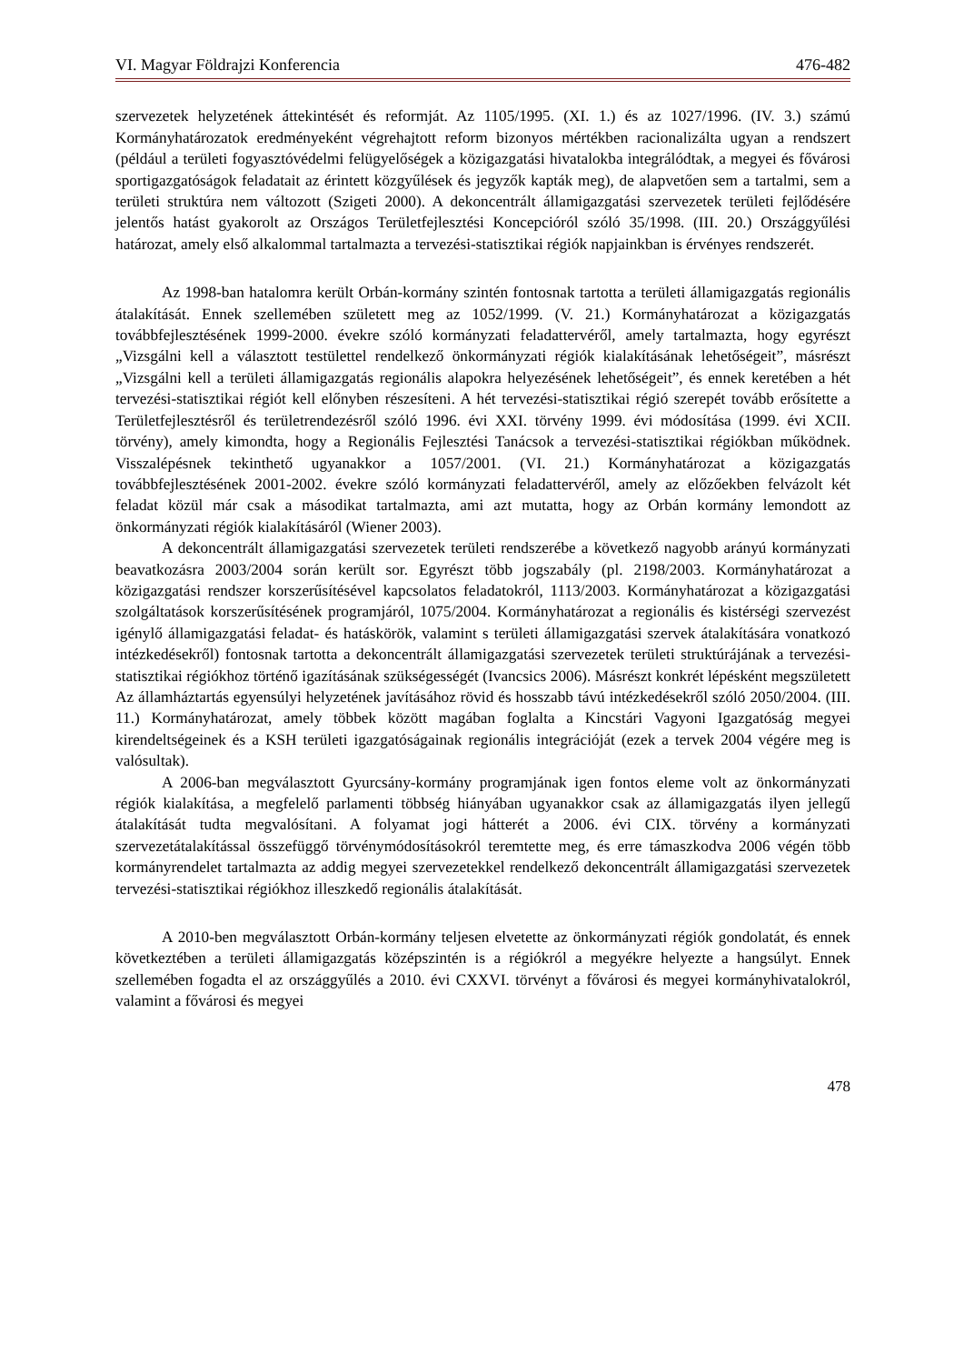VI. Magyar Földrajzi Konferencia 476-482
szervezetek helyzetének áttekintését és reformját. Az 1105/1995. (XI. 1.) és az 1027/1996. (IV. 3.) számú Kormányhatározatok eredményeként végrehajtott reform bizonyos mértékben racionalizálta ugyan a rendszert (például a területi fogyasztóvédelmi felügyelőségek a közigazgatási hivatalokba integrálódtak, a megyei és fővárosi sportigazgatóságok feladatait az érintett közgyűlések és jegyzők kapták meg), de alapvetően sem a tartalmi, sem a területi struktúra nem változott (Szigeti 2000). A dekoncentrált államigazgatási szervezetek területi fejlődésére jelentős hatást gyakorolt az Országos Területfejlesztési Koncepcióról szóló 35/1998. (III. 20.) Országgyűlési határozat, amely első alkalommal tartalmazta a tervezési-statisztikai régiók napjainkban is érvényes rendszerét.
Az 1998-ban hatalomra került Orbán-kormány szintén fontosnak tartotta a területi államigazgatás regionális átalakítását. Ennek szellemében született meg az 1052/1999. (V. 21.) Kormányhatározat a közigazgatás továbbfejlesztésének 1999-2000. évekre szóló kormányzati feladattervéről, amely tartalmazta, hogy egyrészt „Vizsgálni kell a választott testülettel rendelkező önkormányzati régiók kialakításának lehetőségeit”, másrészt „Vizsgálni kell a területi államigazgatás regionális alapokra helyezésének lehetőségeit”, és ennek keretében a hét tervezési-statisztikai régiót kell előnyben részesíteni. A hét tervezési-statisztikai régió szerepét tovább erősítette a Területfejlesztésről és területrendezésről szóló 1996. évi XXI. törvény 1999. évi módosítása (1999. évi XCII. törvény), amely kimondta, hogy a Regionális Fejlesztési Tanácsok a tervezési-statisztikai régiókban működnek. Visszalépésnek tekinthető ugyanakkor a 1057/2001. (VI. 21.) Kormányhatározat a közigazgatás továbbfejlesztésének 2001-2002. évekre szóló kormányzati feladattervéről, amely az előzőekben felvázolt két feladat közül már csak a másodikat tartalmazta, ami azt mutatta, hogy az Orbán kormány lemondott az önkormányzati régiók kialakításáról (Wiener 2003).
A dekoncentrált államigazgatási szervezetek területi rendszerébe a következő nagyobb arányú kormányzati beavatkozásra 2003/2004 során került sor. Egyrészt több jogszabály (pl. 2198/2003. Kormányhatározat a közigazgatási rendszer korszerűsítésével kapcsolatos feladatokról, 1113/2003. Kormányhatározat a közigazgatási szolgáltatások korszerűsítésének programjáról, 1075/2004. Kormányhatározat a regionális és kistérségi szervezést igénylő államigazgatási feladat- és hatáskörök, valamint s területi államigazgatási szervek átalakítására vonatkozó intézkedésekről) fontosnak tartotta a dekoncentrált államigazgatási szervezetek területi struktúrájának a tervezési-statisztikai régiókhoz történő igazításának szükségességét (Ivancsics 2006). Másrészt konkrét lépésként megszületett Az államháztartás egyensúlyi helyzetének javításához rövid és hosszabb távú intézkedésekről szóló 2050/2004. (III. 11.) Kormányhatározat, amely többek között magában foglalta a Kincstári Vagyoni Igazgatóság megyei kirendeltségeinek és a KSH területi igazgatóságainak regionális integrációját (ezek a tervek 2004 végére meg is valósultak).
A 2006-ban megválasztott Gyurcsány-kormány programjának igen fontos eleme volt az önkormányzati régiók kialakítása, a megfelelő parlamenti többség hiányában ugyanakkor csak az államigazgatás ilyen jellegű átalakítását tudta megvalósítani. A folyamat jogi hátterét a 2006. évi CIX. törvény a kormányzati szervezetátalakítással összefüggő törvénymódosításokról teremtette meg, és erre támaszkodva 2006 végén több kormányrendelet tartalmazta az addig megyei szervezetekkel rendelkező dekoncentrált államigazgatási szervezetek tervezési-statisztikai régiókhoz illeszkedő regionális átalakítását.
A 2010-ben megválasztott Orbán-kormány teljesen elvetette az önkormányzati régiók gondolatát, és ennek következtében a területi államigazgatás középszintén is a régiókról a megyékre helyezte a hangsúlyt. Ennek szellemében fogadta el az országgyűlés a 2010. évi CXXVI. törvényt a fővárosi és megyei kormányhivatalokról, valamint a fővárosi és megyei
478